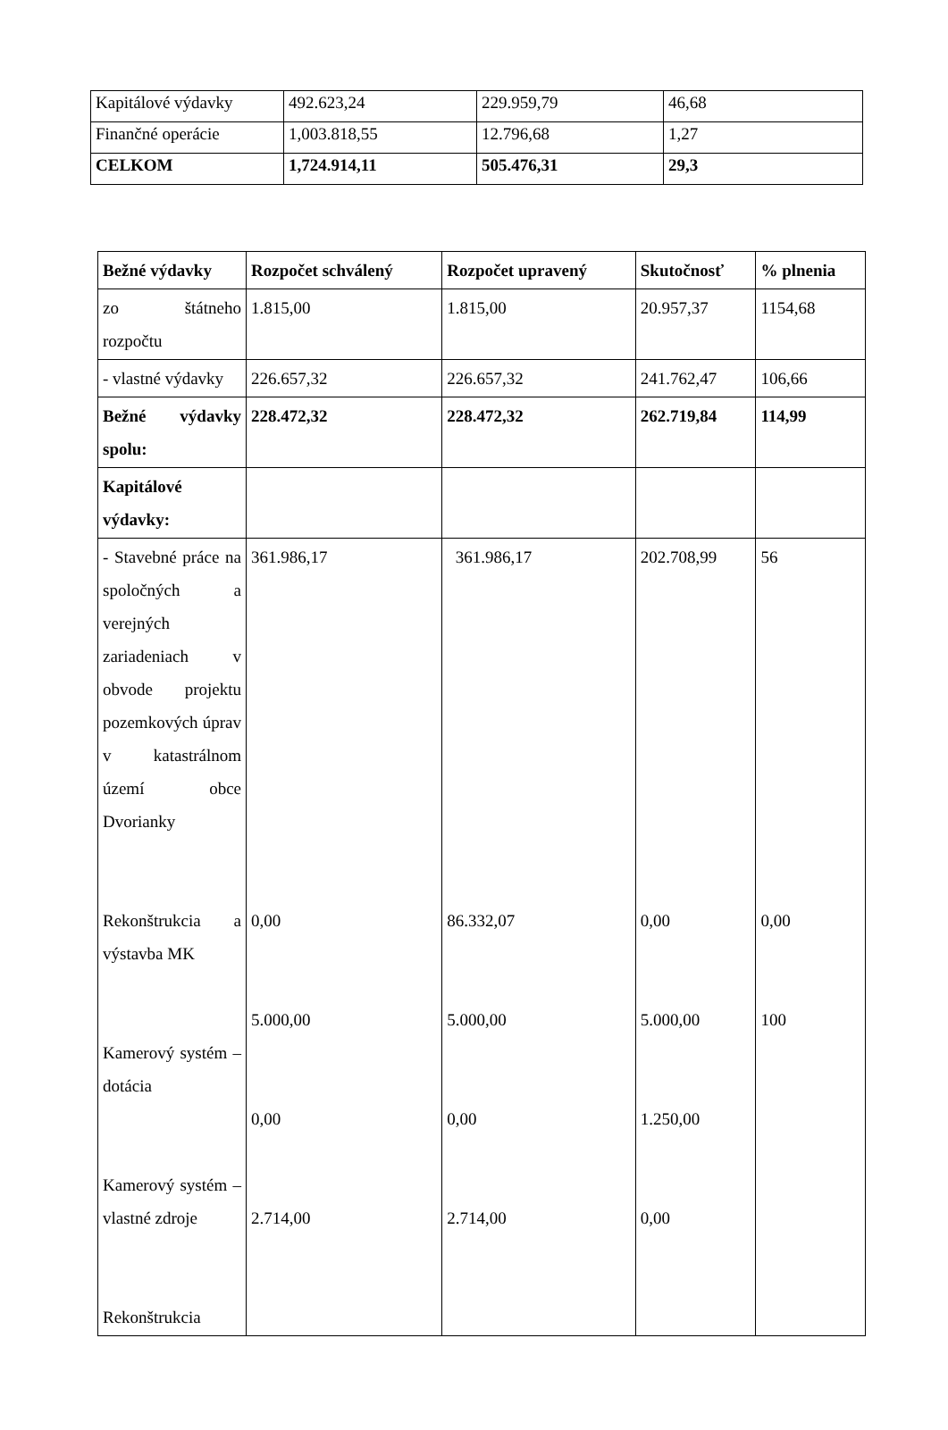| Kapitálové výdavky | 492.623,24 | 229.959,79 | 46,68 |
| Finančné operácie | 1,003.818,55 | 12.796,68 | 1,27 |
| CELKOM | 1,724.914,11 | 505.476,31 | 29,3 |
| Bežné výdavky | Rozpočet schválený | Rozpočet upravený | Skutočnosť | % plnenia |
| --- | --- | --- | --- | --- |
| zo štátneho rozpočtu | 1.815,00 | 1.815,00 | 20.957,37 | 1154,68 |
| - vlastné výdavky | 226.657,32 | 226.657,32 | 241.762,47 | 106,66 |
| Bežné výdavky spolu: | 228.472,32 | 228.472,32 | 262.719,84 | 114,99 |
| Kapitálové výdavky: | | | | |
| - Stavebné práce na spoločných a verejných zariadeniach v obvode projektu pozemkových úprav v katastrálnom území obce Dvorianky Rekonštrukcia a výstavba MK Kamerový systém – dotácia Kamerový systém – vlastné zdroje Rekonštrukcia | 361.986,17 0,00 5.000,00 0,00 2.714,00 | 361.986,17 86.332,07 5.000,00 0,00 2.714,00 | 202.708,99 0,00 5.000,00 1.250,00 0,00 | 56 0,00 100 |